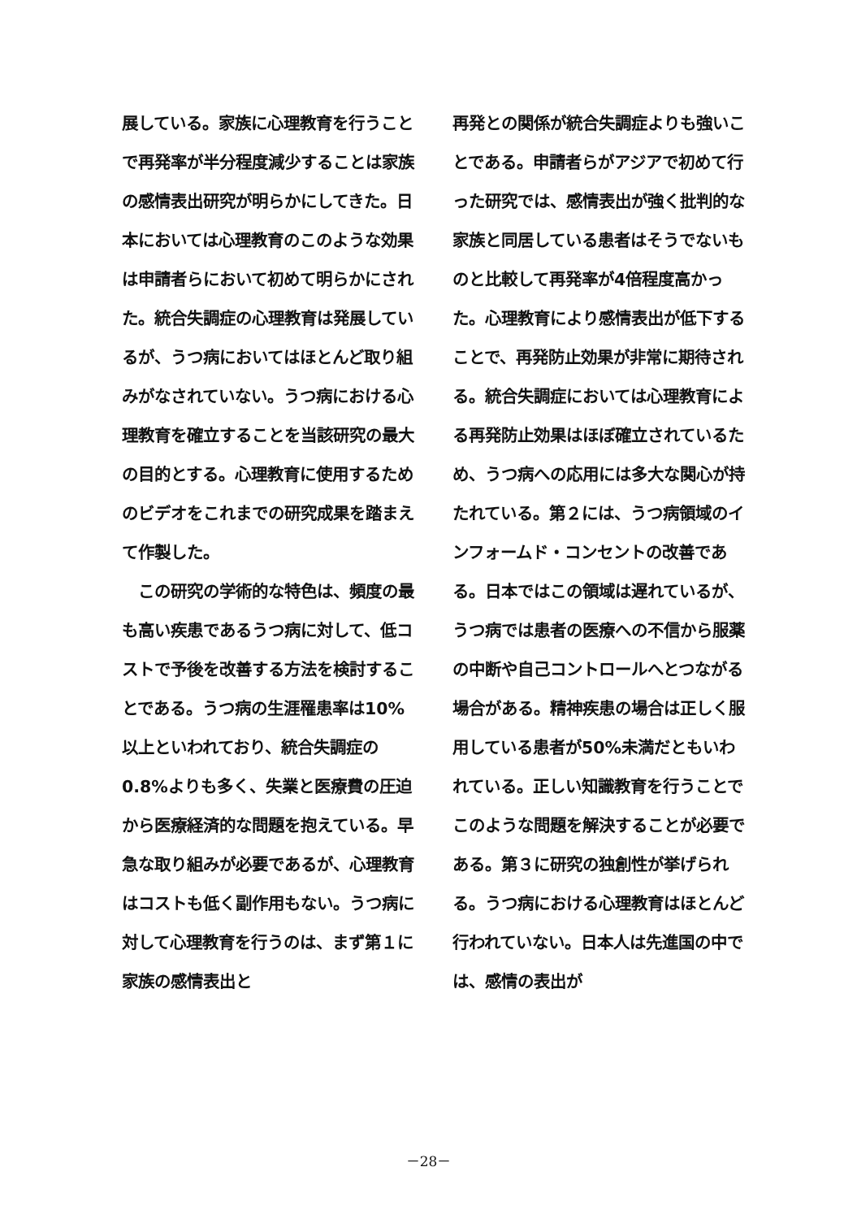展している。家族に心理教育を行うことで再発率が半分程度減少することは家族の感情表出研究が明らかにしてきた。日本においては心理教育のこのような効果は申請者らにおいて初めて明らかにされた。統合失調症の心理教育は発展しているが、うつ病においてはほとんど取り組みがなされていない。うつ病における心理教育を確立することを当該研究の最大の目的とする。心理教育に使用するためのビデオをこれまでの研究成果を踏まえて作製した。
　この研究の学術的な特色は、頻度の最も高い疾患であるうつ病に対して、低コストで予後を改善する方法を検討することである。うつ病の生涯罹患率は10%以上といわれており、統合失調症の0.8%よりも多く、失業と医療費の圧迫から医療経済的な問題を抱えている。早急な取り組みが必要であるが、心理教育はコストも低く副作用もない。うつ病に対して心理教育を行うのは、まず第１に家族の感情表出と
再発との関係が統合失調症よりも強いことである。申請者らがアジアで初めて行った研究では、感情表出が強く批判的な家族と同居している患者はそうでないものと比較して再発率が4倍程度高かった。心理教育により感情表出が低下することで、再発防止効果が非常に期待される。統合失調症においては心理教育による再発防止効果はほぼ確立されているため、うつ病への応用には多大な関心が持たれている。第２には、うつ病領域のインフォームド・コンセントの改善である。日本ではこの領域は遅れているが、うつ病では患者の医療への不信から服薬の中断や自己コントロールへとつながる場合がある。精神疾患の場合は正しく服用している患者が50%未満だともいわれている。正しい知識教育を行うことでこのような問題を解決することが必要である。第３に研究の独創性が挙げられる。うつ病における心理教育はほとんど行われていない。日本人は先進国の中では、感情の表出が
－28－